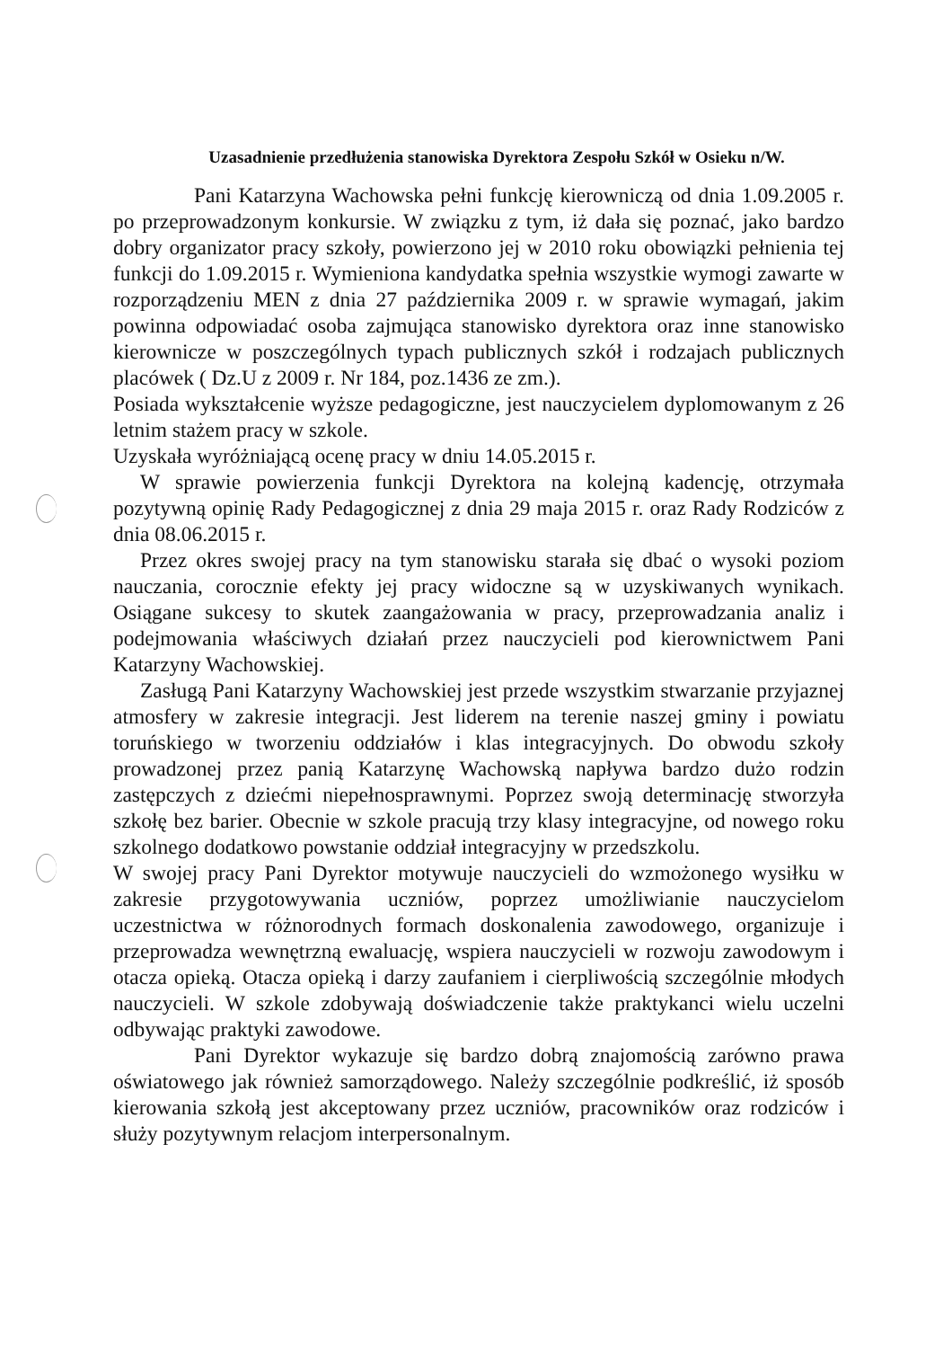Uzasadnienie przedłużenia stanowiska Dyrektora Zespołu Szkół w Osieku n/W.
Pani Katarzyna Wachowska pełni funkcję kierowniczą od dnia 1.09.2005 r. po przeprowadzonym konkursie. W związku z tym, iż dała się poznać, jako bardzo dobry organizator pracy szkoły, powierzono jej w 2010 roku obowiązki pełnienia tej funkcji do 1.09.2015 r. Wymieniona kandydatka spełnia wszystkie wymogi zawarte w rozporządzeniu MEN z dnia 27 października 2009 r. w sprawie wymagań, jakim powinna odpowiadać osoba zajmująca stanowisko dyrektora oraz inne stanowisko kierownicze w poszczególnych typach publicznych szkół i rodzajach publicznych placówek ( Dz.U z 2009 r. Nr 184, poz.1436 ze zm.).
Posiada wykształcenie wyższe pedagogiczne, jest nauczycielem dyplomowanym z 26 letnim stażem pracy w szkole.
Uzyskała wyróżniającą ocenę pracy w dniu 14.05.2015 r.
W sprawie powierzenia funkcji Dyrektora na kolejną kadencję, otrzymała pozytywną opinię Rady Pedagogicznej z dnia 29 maja 2015 r. oraz Rady Rodziców z dnia 08.06.2015 r.
Przez okres swojej pracy na tym stanowisku starała się dbać o wysoki poziom nauczania, corocznie efekty jej pracy widoczne są w uzyskiwanych wynikach. Osiągane sukcesy to skutek zaangażowania w pracy, przeprowadzania analiz i podejmowania właściwych działań przez nauczycieli pod kierownictwem Pani Katarzyny Wachowskiej.
Zasługą Pani Katarzyny Wachowskiej jest przede wszystkim stwarzanie przyjaznej atmosfery w zakresie integracji. Jest liderem na terenie naszej gminy i powiatu toruńskiego w tworzeniu oddziałów i klas integracyjnych. Do obwodu szkoły prowadzonej przez panią Katarzynę Wachowską napływa bardzo dużo rodzin zastępczych z dziećmi niepełnosprawnymi. Poprzez swoją determinację stworzyła szkołę bez barier. Obecnie w szkole pracują trzy klasy integracyjne, od nowego roku szkolnego dodatkowo powstanie oddział integracyjny w przedszkolu.
W swojej pracy Pani Dyrektor motywuje nauczycieli do wzmożonego wysiłku w zakresie przygotowywania uczniów, poprzez umożliwianie nauczycielom uczestnictwa w różnorodnych formach doskonalenia zawodowego, organizuje i przeprowadza wewnętrzną ewaluację, wspiera nauczycieli w rozwoju zawodowym i otacza opieką. Otacza opieką i darzy zaufaniem i cierpliwością szczególnie młodych nauczycieli. W szkole zdobywają doświadczenie także praktykanci wielu uczelni odbywając praktyki zawodowe.
Pani Dyrektor wykazuje się bardzo dobrą znajomością zarówno prawa oświatowego jak również samorządowego. Należy szczególnie podkreślić, iż sposób kierowania szkołą jest akceptowany przez uczniów, pracowników oraz rodziców i służy pozytywnym relacjom interpersonalnym.